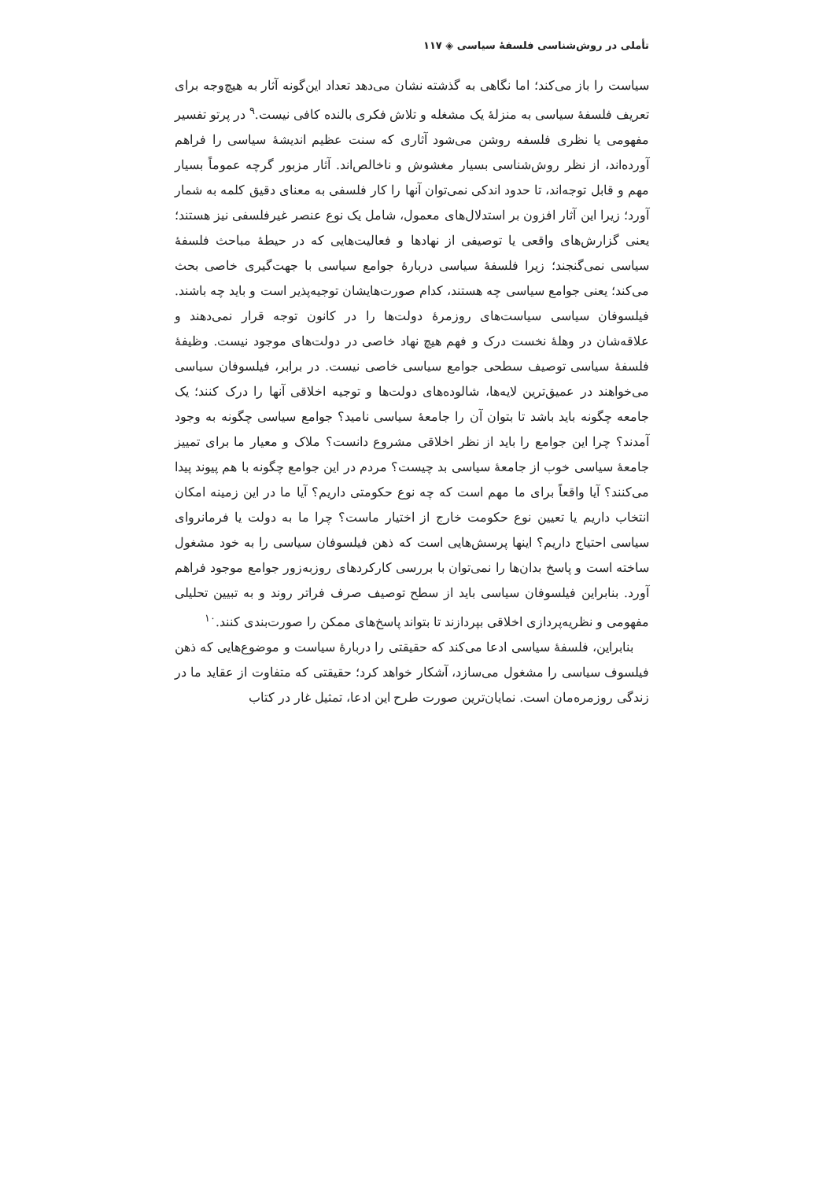تأملی در روش‌شناسی فلسفهٔ سیاسی ◈ ۱۱۷
سیاست را باز می‌کند؛ اما نگاهی به گذشته نشان می‌دهد تعداد این‌گونه آثار به هیچ‌وجه برای تعریف فلسفهٔ سیاسی به منزلهٔ یک مشغله و تلاش فکری بالنده کافی نیست.<sup>۹</sup> در پرتو تفسیر مفهومی یا نظری فلسفه روشن می‌شود آثاری که سنت عظیم اندیشهٔ سیاسی را فراهم آورده‌اند، از نظر روش‌شناسی بسیار مغشوش و ناخالص‌اند. آثار مزبور گرچه عموماً بسیار مهم و قابل توجه‌اند، تا حدود اندکی نمی‌توان آنها را کار فلسفی به معنای دقیق کلمه به شمار آورد؛ زیرا این آثار افزون بر استدلال‌های معمول، شامل یک نوع عنصر غیرفلسفی نیز هستند؛ یعنی گزارش‌های واقعی یا توصیفی از نهادها و فعالیت‌هایی که در حیطهٔ مباحث فلسفهٔ سیاسی نمی‌گنجند؛ زیرا فلسفهٔ سیاسی دربارهٔ جوامع سیاسی با جهت‌گیری خاصی بحث می‌کند؛ یعنی جوامع سیاسی چه هستند، کدام صورت‌هایشان توجیه‌پذیر است و باید چه باشند. فیلسوفان سیاسی سیاست‌های روزمرهٔ دولت‌ها را در کانون توجه قرار نمی‌دهند و علاقه‌شان در وهلهٔ نخست درک و فهم هیچ نهاد خاصی در دولت‌های موجود نیست. وظیفهٔ فلسفهٔ سیاسی توصیف سطحی جوامع سیاسی خاصی نیست. در برابر، فیلسوفان سیاسی می‌خواهند در عمیق‌ترین لایه‌ها، شالوده‌های دولت‌ها و توجیه اخلاقی آنها را درک کنند؛ یک جامعه چگونه باید باشد تا بتوان آن را جامعهٔ سیاسی نامید؟ جوامع سیاسی چگونه به وجود آمدند؟ چرا این جوامع را باید از نظر اخلاقی مشروع دانست؟ ملاک و معیار ما برای تمییز جامعهٔ سیاسی خوب از جامعهٔ سیاسی بد چیست؟ مردم در این جوامع چگونه با هم پیوند پیدا می‌کنند؟ آیا واقعاً برای ما مهم است که چه نوع حکومتی داریم؟ آیا ما در این زمینه امکان انتخاب داریم یا تعیین نوع حکومت خارج از اختیار ماست؟ چرا ما به دولت یا فرمانروای سیاسی احتیاج داریم؟ اینها پرسش‌هایی است که ذهن فیلسوفان سیاسی را به خود مشغول ساخته است و پاسخ بدان‌ها را نمی‌توان با بررسی کارکردهای روزبه‌زور جوامع موجود فراهم آورد. بنابراین فیلسوفان سیاسی باید از سطح توصیف صرف فراتر روند و به تبیین تحلیلی مفهومی و نظریه‌پردازی اخلاقی بپردازند تا بتواند پاسخ‌های ممکن را صورت‌بندی کنند.<sup>۱۰</sup>
بنابراین، فلسفهٔ سیاسی ادعا می‌کند که حقیقتی را دربارهٔ سیاست و موضوع‌هایی که ذهن فیلسوف سیاسی را مشغول می‌سازد، آشکار خواهد کرد؛ حقیقتی که متفاوت از عقاید ما در زندگی روزمره‌مان است. نمایان‌ترین صورت طرح این ادعا، تمثیل غار در کتاب